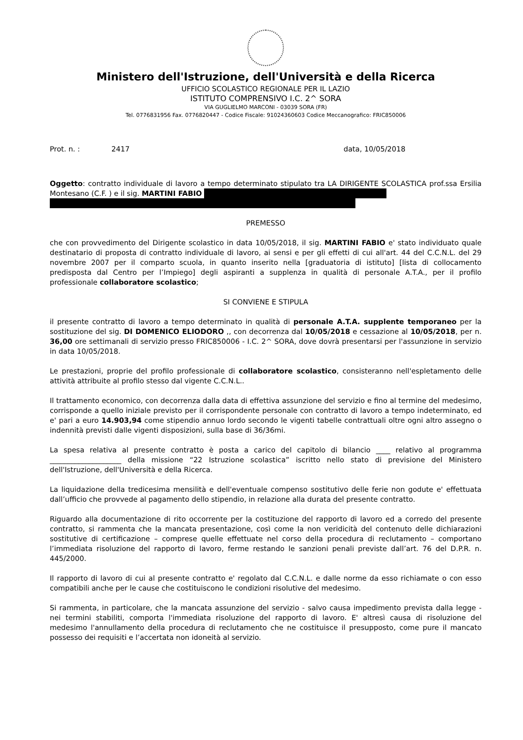Ministero dell'Istruzione, dell'Università e della Ricerca
UFFICIO SCOLASTICO REGIONALE PER IL LAZIO
ISTITUTO COMPRENSIVO I.C. 2^ SORA
VIA GUGLIELMO MARCONI - 03039 SORA (FR)
Tel. 0776831956 Fax. 0776820447 - Codice Fiscale: 91024360603 Codice Meccanografico: FRIC850006
Prot. n. : 2417 data, 10/05/2018
Oggetto: contratto individuale di lavoro a tempo determinato stipulato tra LA DIRIGENTE SCOLASTICA prof.ssa Ersilia Montesano (C.F. ) e il sig. MARTINI FABIO
PREMESSO
che con provvedimento del Dirigente scolastico in data 10/05/2018, il sig. MARTINI FABIO e' stato individuato quale destinatario di proposta di contratto individuale di lavoro, ai sensi e per gli effetti di cui all'art. 44 del C.C.N.L. del 29 novembre 2007 per il comparto scuola, in quanto inserito nella [graduatoria di istituto] [lista di collocamento predisposta dal Centro per l’Impiego] degli aspiranti a supplenza in qualità di personale A.T.A., per il profilo professionale collaboratore scolastico;
SI CONVIENE E STIPULA
il presente contratto di lavoro a tempo determinato in qualità di personale A.T.A. supplente temporaneo per la sostituzione del sig. DI DOMENICO ELIODORO ,, con decorrenza dal 10/05/2018 e cessazione al 10/05/2018, per n. 36,00 ore settimanali di servizio presso FRIC850006 - I.C. 2^ SORA, dove dovrà presentarsi per l'assunzione in servizio in data 10/05/2018.
Le prestazioni, proprie del profilo professionale di collaboratore scolastico, consisteranno nell'espletamento delle attività attribuite al profilo stesso dal vigente C.C.N.L..
Il trattamento economico, con decorrenza dalla data di effettiva assunzione del servizio e fino al termine del medesimo, corrisponde a quello iniziale previsto per il corrispondente personale con contratto di lavoro a tempo indeterminato, ed e' pari a euro 14.903,94 come stipendio annuo lordo secondo le vigenti tabelle contrattuali oltre ogni altro assegno o indennità previsti dalle vigenti disposizioni, sulla base di 36/36mi.
La spesa relativa al presente contratto è posta a carico del capitolo di bilancio ____ relativo al programma ____________________ della missione “22 Istruzione scolastica” iscritto nello stato di previsione del Ministero dell'Istruzione, dell'Università e della Ricerca.
La liquidazione della tredicesima mensilità e dell'eventuale compenso sostitutivo delle ferie non godute e' effettuata dall’ufficio che provvede al pagamento dello stipendio, in relazione alla durata del presente contratto.
Riguardo alla documentazione di rito occorrente per la costituzione del rapporto di lavoro ed a corredo del presente contratto, si rammenta che la mancata presentazione, così come la non veridicità del contenuto delle dichiarazioni sostitutive di certificazione – comprese quelle effettuate nel corso della procedura di reclutamento – comportano l’immediata risoluzione del rapporto di lavoro, ferme restando le sanzioni penali previste dall’art. 76 del D.P.R. n. 445/2000.
Il rapporto di lavoro di cui al presente contratto e' regolato dal C.C.N.L. e dalle norme da esso richiamate o con esso compatibili anche per le cause che costituiscono le condizioni risolutive del medesimo.
Si rammenta, in particolare, che la mancata assunzione del servizio - salvo causa impedimento prevista dalla legge - nei termini stabiliti, comporta l'immediata risoluzione del rapporto di lavoro. E' altresì causa di risoluzione del medesimo l'annullamento della procedura di reclutamento che ne costituisce il presupposto, come pure il mancato possesso dei requisiti e l’accertata non idoneità al servizio.